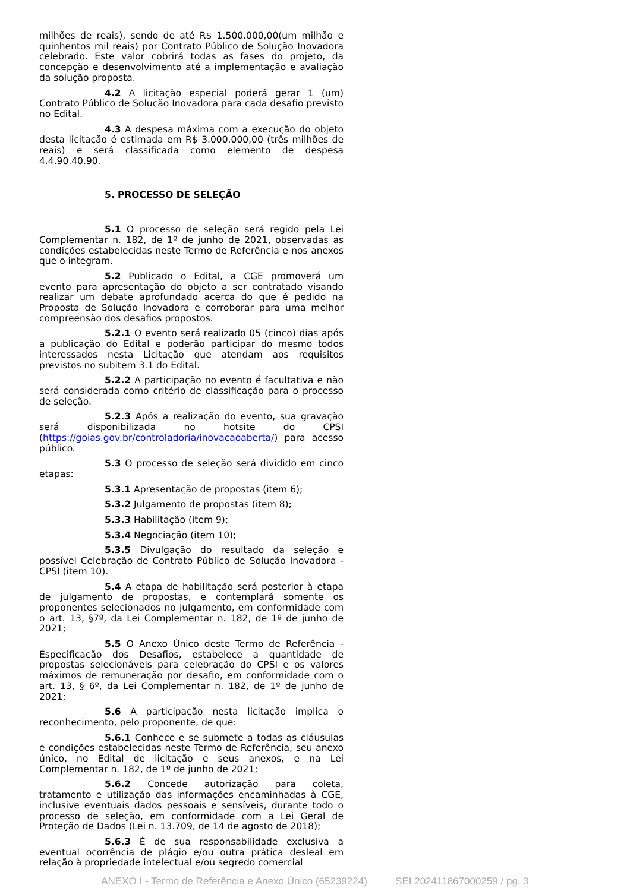milhões de reais), sendo de até R$ 1.500.000,00(um milhão e quinhentos mil reais) por Contrato Público de Solução Inovadora celebrado. Este valor cobrirá todas as fases do projeto, da concepção e desenvolvimento até a implementação e avaliação da solução proposta.
4.2 A licitação especial poderá gerar 1 (um) Contrato Público de Solução Inovadora para cada desafio previsto no Edital.
4.3 A despesa máxima com a execução do objeto desta licitação é estimada em R$ 3.000.000,00 (três milhões de reais) e será classificada como elemento de despesa 4.4.90.40.90.
5. PROCESSO DE SELEÇÃO
5.1 O processo de seleção será regido pela Lei Complementar n. 182, de 1º de junho de 2021, observadas as condições estabelecidas neste Termo de Referência e nos anexos que o integram.
5.2 Publicado o Edital, a CGE promoverá um evento para apresentação do objeto a ser contratado visando realizar um debate aprofundado acerca do que é pedido na Proposta de Solução Inovadora e corroborar para uma melhor compreensão dos desafios propostos.
5.2.1 O evento será realizado 05 (cinco) dias após a publicação do Edital e poderão participar do mesmo todos interessados nesta Licitação que atendam aos requisitos previstos no subitem 3.1 do Edital.
5.2.2 A participação no evento é facultativa e não será considerada como critério de classificação para o processo de seleção.
5.2.3 Após a realização do evento, sua gravação será disponibilizada no hotsite do CPSI (https://goias.gov.br/controladoria/inovacaoaberta/) para acesso público.
5.3 O processo de seleção será dividido em cinco etapas:
5.3.1 Apresentação de propostas (item 6);
5.3.2 Julgamento de propostas (item 8);
5.3.3 Habilitação (item 9);
5.3.4 Negociação (item 10);
5.3.5 Divulgação do resultado da seleção e possível Celebração de Contrato Público de Solução Inovadora - CPSI (item 10).
5.4 A etapa de habilitação será posterior à etapa de julgamento de propostas, e contemplará somente os proponentes selecionados no julgamento, em conformidade com o art. 13, §7º, da Lei Complementar n. 182, de 1º de junho de 2021;
5.5 O Anexo Único deste Termo de Referência - Especificação dos Desafios, estabelece a quantidade de propostas selecionáveis para celebração do CPSI e os valores máximos de remuneração por desafio, em conformidade com o art. 13, § 6º, da Lei Complementar n. 182, de 1º de junho de 2021;
5.6 A participação nesta licitação implica o reconhecimento, pelo proponente, de que:
5.6.1 Conhece e se submete a todas as cláusulas e condições estabelecidas neste Termo de Referência, seu anexo único, no Edital de licitação e seus anexos, e na Lei Complementar n. 182, de 1º de junho de 2021;
5.6.2 Concede autorização para coleta, tratamento e utilização das informações encaminhadas à CGE, inclusive eventuais dados pessoais e sensíveis, durante todo o processo de seleção, em conformidade com a Lei Geral de Proteção de Dados (Lei n. 13.709, de 14 de agosto de 2018);
5.6.3 É de sua responsabilidade exclusiva a eventual ocorrência de plágio e/ou outra prática desleal em relação à propriedade intelectual e/ou segredo comercial
ANEXO I - Termo de Referência e Anexo Único (65239224) SEI 202411867000259 / pg. 3